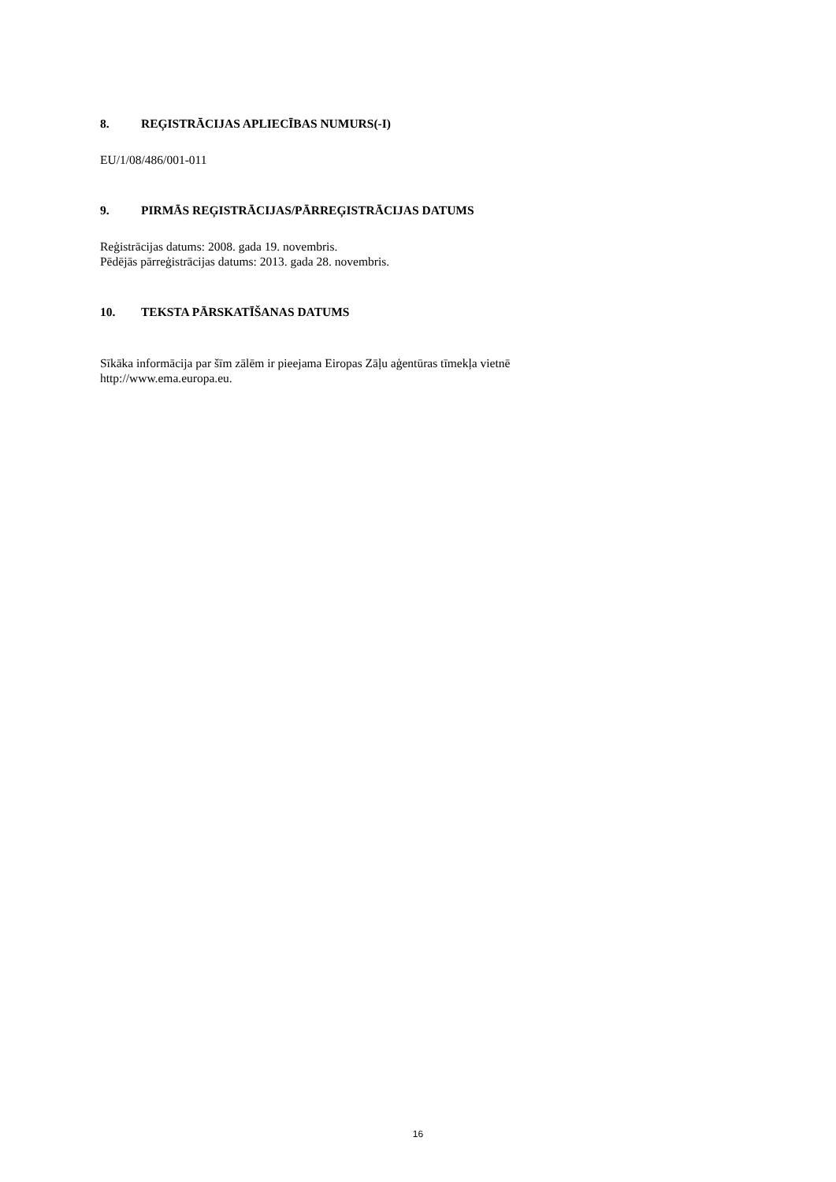8. REĢISTRĀCIJAS APLIECĪBAS NUMURS(-I)
EU/1/08/486/001-011
9. PIRMĀS REĢISTRĀCIJAS/PĀRREĢISTRĀCIJAS DATUMS
Reģistrācijas datums: 2008. gada 19. novembris.
Pēdējās pārreģistrācijas datums: 2013. gada 28. novembris.
10. TEKSTA PĀRSKATĪŠANAS DATUMS
Sīkāka informācija par šīm zālēm ir pieejama Eiropas Zāļu aģentūras tīmekļa vietnē
http://www.ema.europa.eu.
16